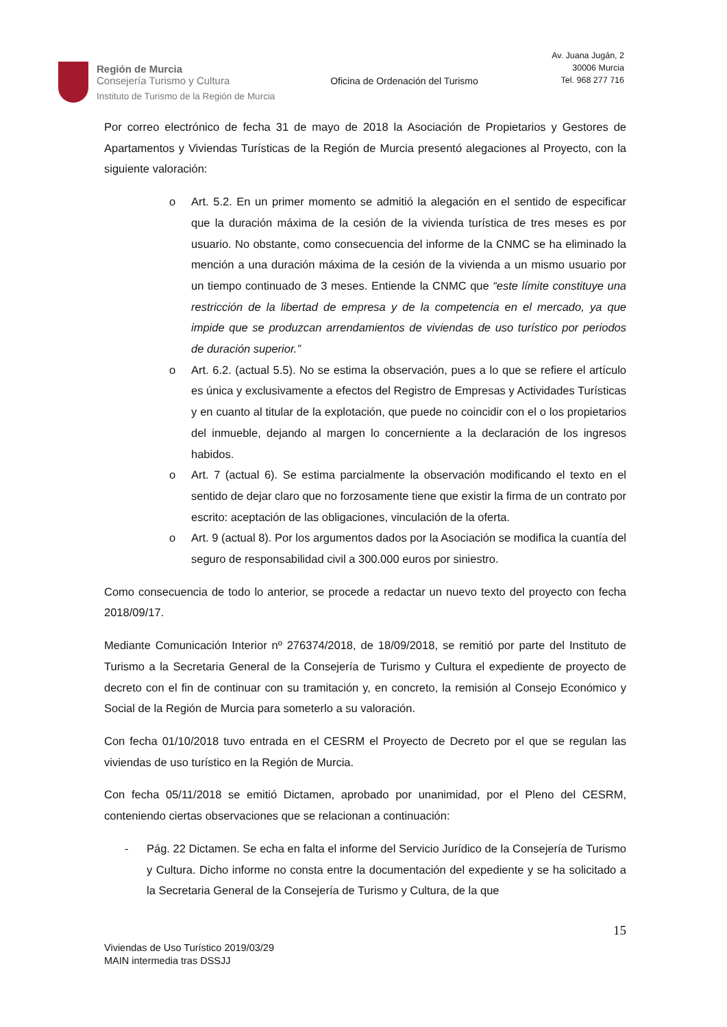Región de Murcia
Consejería Turismo y Cultura
Instituto de Turismo de la Región de Murcia
Oficina de Ordenación del Turismo
Av. Juana Jugán, 2
30006 Murcia
Tel. 968 277 716
Por correo electrónico de fecha 31 de mayo de 2018 la Asociación de Propietarios y Gestores de Apartamentos y Viviendas Turísticas de la Región de Murcia presentó alegaciones al Proyecto, con la siguiente valoración:
o Art. 5.2. En un primer momento se admitió la alegación en el sentido de especificar que la duración máxima de la cesión de la vivienda turística de tres meses es por usuario. No obstante, como consecuencia del informe de la CNMC se ha eliminado la mención a una duración máxima de la cesión de la vivienda a un mismo usuario por un tiempo continuado de 3 meses. Entiende la CNMC que “este límite constituye una restricción de la libertad de empresa y de la competencia en el mercado, ya que impide que se produzcan arrendamientos de viviendas de uso turístico por periodos de duración superior.”
o Art. 6.2. (actual 5.5). No se estima la observación, pues a lo que se refiere el artículo es única y exclusivamente a efectos del Registro de Empresas y Actividades Turísticas y en cuanto al titular de la explotación, que puede no coincidir con el o los propietarios del inmueble, dejando al margen lo concerniente a la declaración de los ingresos habidos.
o Art. 7 (actual 6). Se estima parcialmente la observación modificando el texto en el sentido de dejar claro que no forzosamente tiene que existir la firma de un contrato por escrito: aceptación de las obligaciones, vinculación de la oferta.
o Art. 9 (actual 8). Por los argumentos dados por la Asociación se modifica la cuantía del seguro de responsabilidad civil a 300.000 euros por siniestro.
Como consecuencia de todo lo anterior, se procede a redactar un nuevo texto del proyecto con fecha 2018/09/17.
Mediante Comunicación Interior nº 276374/2018, de 18/09/2018, se remitió por parte del Instituto de Turismo a la Secretaria General de la Consejería de Turismo y Cultura el expediente de proyecto de decreto con el fin de continuar con su tramitación y, en concreto, la remisión al Consejo Económico y Social de la Región de Murcia para someterlo a su valoración.
Con fecha 01/10/2018 tuvo entrada en el CESRM el Proyecto de Decreto por el que se regulan las viviendas de uso turístico en la Región de Murcia.
Con fecha 05/11/2018 se emitió Dictamen, aprobado por unanimidad, por el Pleno del CESRM, conteniendo ciertas observaciones que se relacionan a continuación:
- Pág. 22 Dictamen. Se echa en falta el informe del Servicio Jurídico de la Consejería de Turismo y Cultura. Dicho informe no consta entre la documentación del expediente y se ha solicitado a la Secretaria General de la Consejería de Turismo y Cultura, de la que
15
Viviendas de Uso Turístico 2019/03/29
MAIN intermedia tras DSSJJ